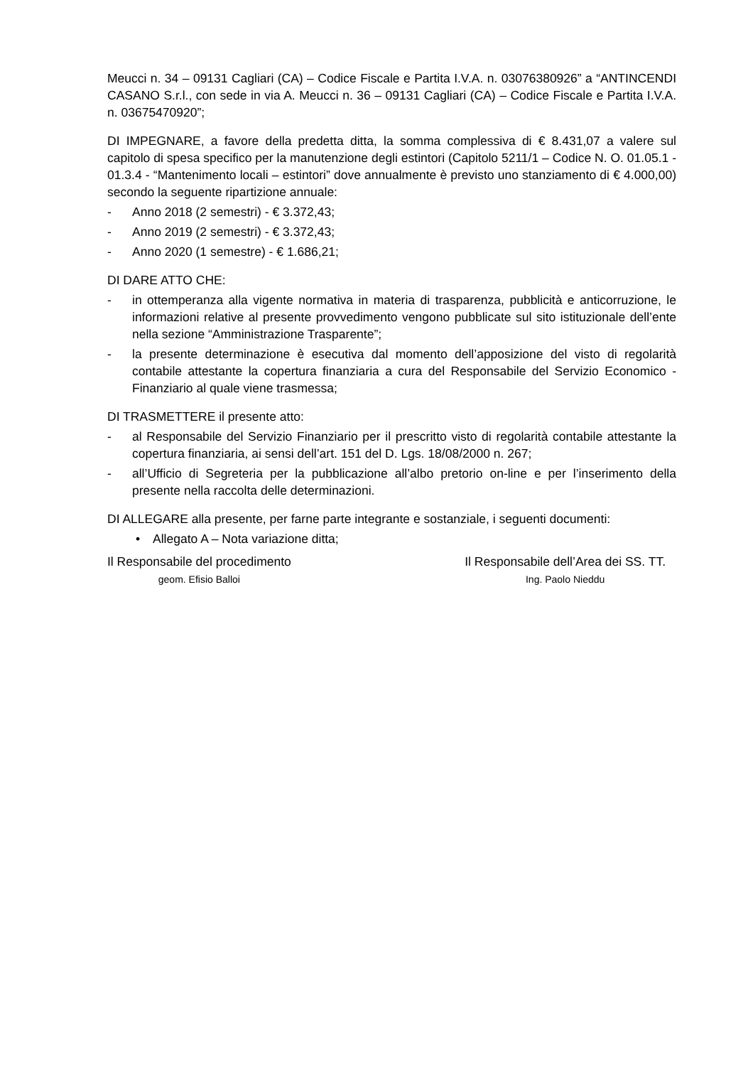Meucci n. 34 – 09131 Cagliari (CA) – Codice Fiscale e Partita I.V.A. n. 03076380926” a “ANTINCENDI CASANO S.r.l., con sede in via A. Meucci n. 36 – 09131 Cagliari (CA) – Codice Fiscale e Partita I.V.A. n. 03675470920”;
DI IMPEGNARE, a favore della predetta ditta, la somma complessiva di € 8.431,07 a valere sul capitolo di spesa specifico per la manutenzione degli estintori (Capitolo 5211/1 – Codice N. O. 01.05.1 - 01.3.4 - “Mantenimento locali – estintori” dove annualmente è previsto uno stanziamento di € 4.000,00) secondo la seguente ripartizione annuale:
- Anno 2018 (2 semestri) - € 3.372,43;
- Anno 2019 (2 semestri) - € 3.372,43;
- Anno 2020 (1 semestre) - € 1.686,21;
DI DARE ATTO CHE:
- in ottemperanza alla vigente normativa in materia di trasparenza, pubblicità e anticorruzione, le informazioni relative al presente provvedimento vengono pubblicate sul sito istituzionale dell’ente nella sezione “Amministrazione Trasparente”;
- la presente determinazione è esecutiva dal momento dell’apposizione del visto di regolarità contabile attestante la copertura finanziaria a cura del Responsabile del Servizio Economico - Finanziario al quale viene trasmessa;
DI TRASMETTERE il presente atto:
- al Responsabile del Servizio Finanziario per il prescritto visto di regolarità contabile attestante la copertura finanziaria, ai sensi dell’art. 151 del D. Lgs. 18/08/2000 n. 267;
- all’Ufficio di Segreteria per la pubblicazione all’albo pretorio on-line e per l’inserimento della presente nella raccolta delle determinazioni.
DI ALLEGARE alla presente, per farne parte integrante e sostanziale, i seguenti documenti:
• Allegato A – Nota variazione ditta;
Il Responsabile del procedimento
geom. Efisio Balloi
Il Responsabile dell’Area dei SS. TT.
Ing. Paolo Nieddu